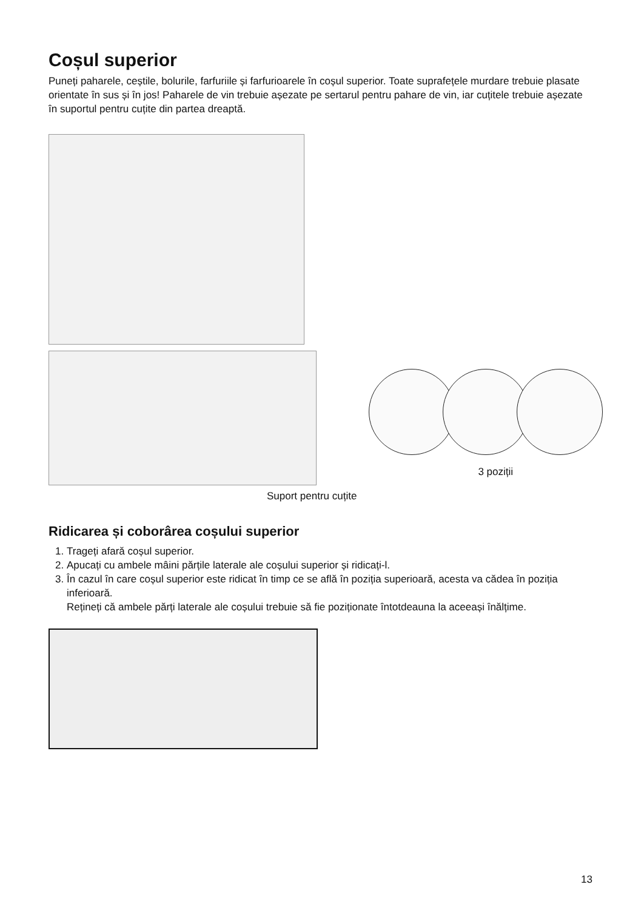Coșul superior
Puneți paharele, ceștile, bolurile, farfuriile și farfurioarele în coșul superior. Toate suprafețele murdare trebuie plasate orientate în sus și în jos! Paharele de vin trebuie așezate pe sertarul pentru pahare de vin, iar cuțitele trebuie așezate în suportul pentru cuțite din partea dreaptă.
Suport pentru cuțite
3 poziții
Ridicarea și coborârea coșului superior
1. Trageți afară coșul superior.
2. Apucați cu ambele mâini părțile laterale ale coșului superior și ridicați-l.
3. În cazul în care coșul superior este ridicat în timp ce se află în poziția superioară, acesta va cădea în poziția inferioară.
Rețineți că ambele părți laterale ale coșului trebuie să fie poziționate întotdeauna la aceeași înălțime.
13